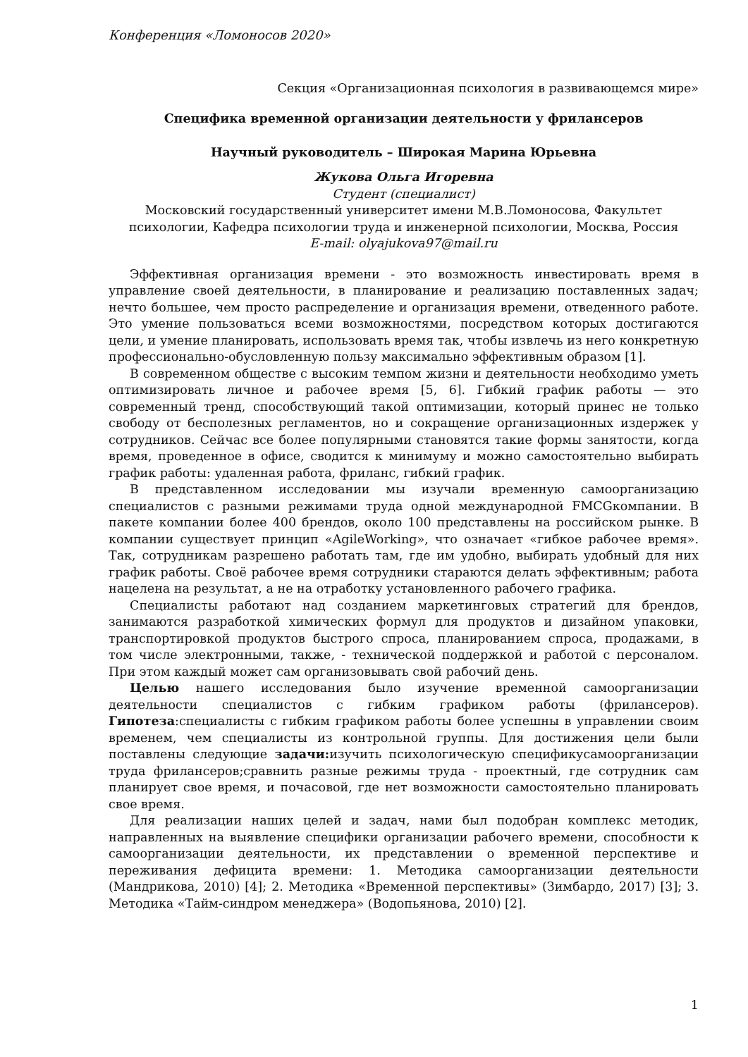Конференция «Ломоносов 2020»
Секция «Организационная психология в развивающемся мире»
Специфика временной организации деятельности у фрилансеров
Научный руководитель – Широкая Марина Юрьевна
Жукова Ольга Игоревна
Студент (специалист)
Московский государственный университет имени М.В.Ломоносова, Факультет психологии, Кафедра психологии труда и инженерной психологии, Москва, Россия
E-mail: olyajukova97@mail.ru
Эффективная организация времени - это возможность инвестировать время в управление своей деятельности, в планирование и реализацию поставленных задач; нечто большее, чем просто распределение и организация времени, отведенного работе. Это умение пользоваться всеми возможностями, посредством которых достигаются цели, и умение планировать, использовать время так, чтобы извлечь из него конкретную профессионально-обусловленную пользу максимально эффективным образом [1].
В современном обществе с высоким темпом жизни и деятельности необходимо уметь оптимизировать личное и рабочее время [5, 6]. Гибкий график работы — это современный тренд, способствующий такой оптимизации, который принес не только свободу от бесполезных регламентов, но и сокращение организационных издержек у сотрудников. Сейчас все более популярными становятся такие формы занятости, когда время, проведенное в офисе, сводится к минимуму и можно самостоятельно выбирать график работы: удаленная работа, фриланс, гибкий график.
В представленном исследовании мы изучали временную самоорганизацию специалистов с разными режимами труда одной международной FMCGкомпании. В пакете компании более 400 брендов, около 100 представлены на российском рынке. В компании существует принцип «AgileWorking», что означает «гибкое рабочее время». Так, сотрудникам разрешено работать там, где им удобно, выбирать удобный для них график работы. Своё рабочее время сотрудники стараются делать эффективным; работа нацелена на результат, а не на отработку установленного рабочего графика.
Специалисты работают над созданием маркетинговых стратегий для брендов, занимаются разработкой химических формул для продуктов и дизайном упаковки, транспортировкой продуктов быстрого спроса, планированием спроса, продажами, в том числе электронными, также, - технической поддержкой и работой с персоналом. При этом каждый может сам организовывать свой рабочий день.
Целью нашего исследования было изучение временной самоорганизации деятельности специалистов с гибким графиком работы (фрилансеров). Гипотеза:специалисты с гибким графиком работы более успешны в управлении своим временем, чем специалисты из контрольной группы. Для достижения цели были поставлены следующие задачи: изучить психологическую спецификусамоорганизации труда фрилансеров;сравнить разные режимы труда - проектный, где сотрудник сам планирует свое время, и почасовой, где нет возможности самостоятельно планировать свое время.
Для реализации наших целей и задач, нами был подобран комплекс методик, направленных на выявление специфики организации рабочего времени, способности к самоорганизации деятельности, их представлении о временной перспективе и переживания дефицита времени: 1. Методика самоорганизации деятельности (Мандрикова, 2010) [4]; 2. Методика «Временной перспективы» (Зимбардо, 2017) [3]; 3. Методика «Тайм-синдром менеджера» (Водопьянова, 2010) [2].
1